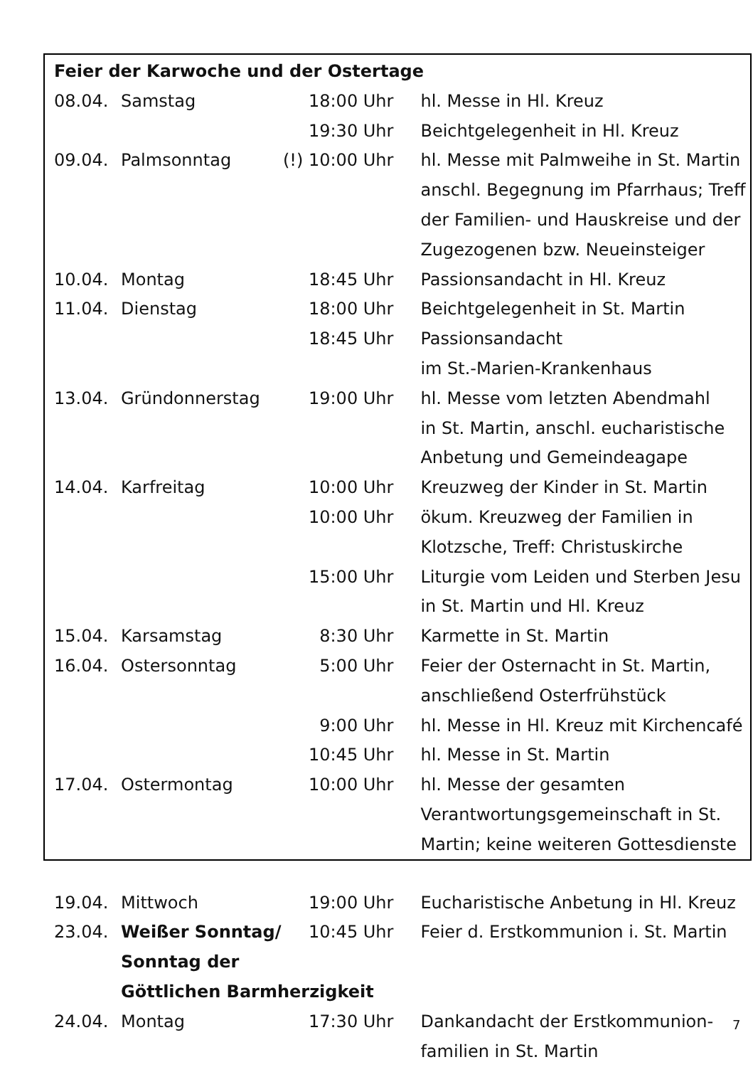| Feier der Karwoche und der Ostertage | | | |
| 08.04. | Samstag | 18:00 Uhr | hl. Messe in Hl. Kreuz |
| | | 19:30 Uhr | Beichtgelegenheit in Hl. Kreuz |
| 09.04. | Palmsonntag | (!) 10:00 Uhr | hl. Messe mit Palmweihe in St. Martin |
| | | | anschl. Begegnung im Pfarrhaus; Treff |
| | | | der Familien- und Hauskreise und der |
| | | | Zugezogenen bzw. Neueinsteiger |
| 10.04. | Montag | 18:45 Uhr | Passionsandacht in Hl. Kreuz |
| 11.04. | Dienstag | 18:00 Uhr | Beichtgelegenheit in St. Martin |
| | | 18:45 Uhr | Passionsandacht |
| | | | im St.-Marien-Krankenhaus |
| 13.04. | Gründonnerstag | 19:00 Uhr | hl. Messe vom letzten Abendmahl |
| | | | in St. Martin, anschl. eucharistische |
| | | | Anbetung und Gemeindeagape |
| 14.04. | Karfreitag | 10:00 Uhr | Kreuzweg der Kinder in St. Martin |
| | | 10:00 Uhr | ökum. Kreuzweg der Familien in |
| | | | Klotzsche, Treff: Christuskirche |
| | | 15:00 Uhr | Liturgie vom Leiden und Sterben Jesu |
| | | | in St. Martin und Hl. Kreuz |
| 15.04. | Karsamstag | 8:30 Uhr | Karmette in St. Martin |
| 16.04. | Ostersonntag | 5:00 Uhr | Feier der Osternacht in St. Martin, |
| | | | anschließend Osterfrühstück |
| | | 9:00 Uhr | hl. Messe in Hl. Kreuz mit Kirchencafé |
| | | 10:45 Uhr | hl. Messe in St. Martin |
| 17.04. | Ostermontag | 10:00 Uhr | hl. Messe der gesamten |
| | | | Verantwortungsgemeinschaft in St. |
| | | | Martin; keine weiteren Gottesdienste |
| 19.04. | Mittwoch | 19:00 Uhr | Eucharistische Anbetung in Hl. Kreuz |
| 23.04. | Weißer Sonntag/ | 10:45 Uhr | Feier d. Erstkommunion i. St. Martin |
| | Sonntag der | | |
| | Göttlichen Barmherzigkeit | | |
| 24.04. | Montag | 17:30 Uhr | Dankandacht der Erstkommunion- |
| | | | familien in St. Martin |
7